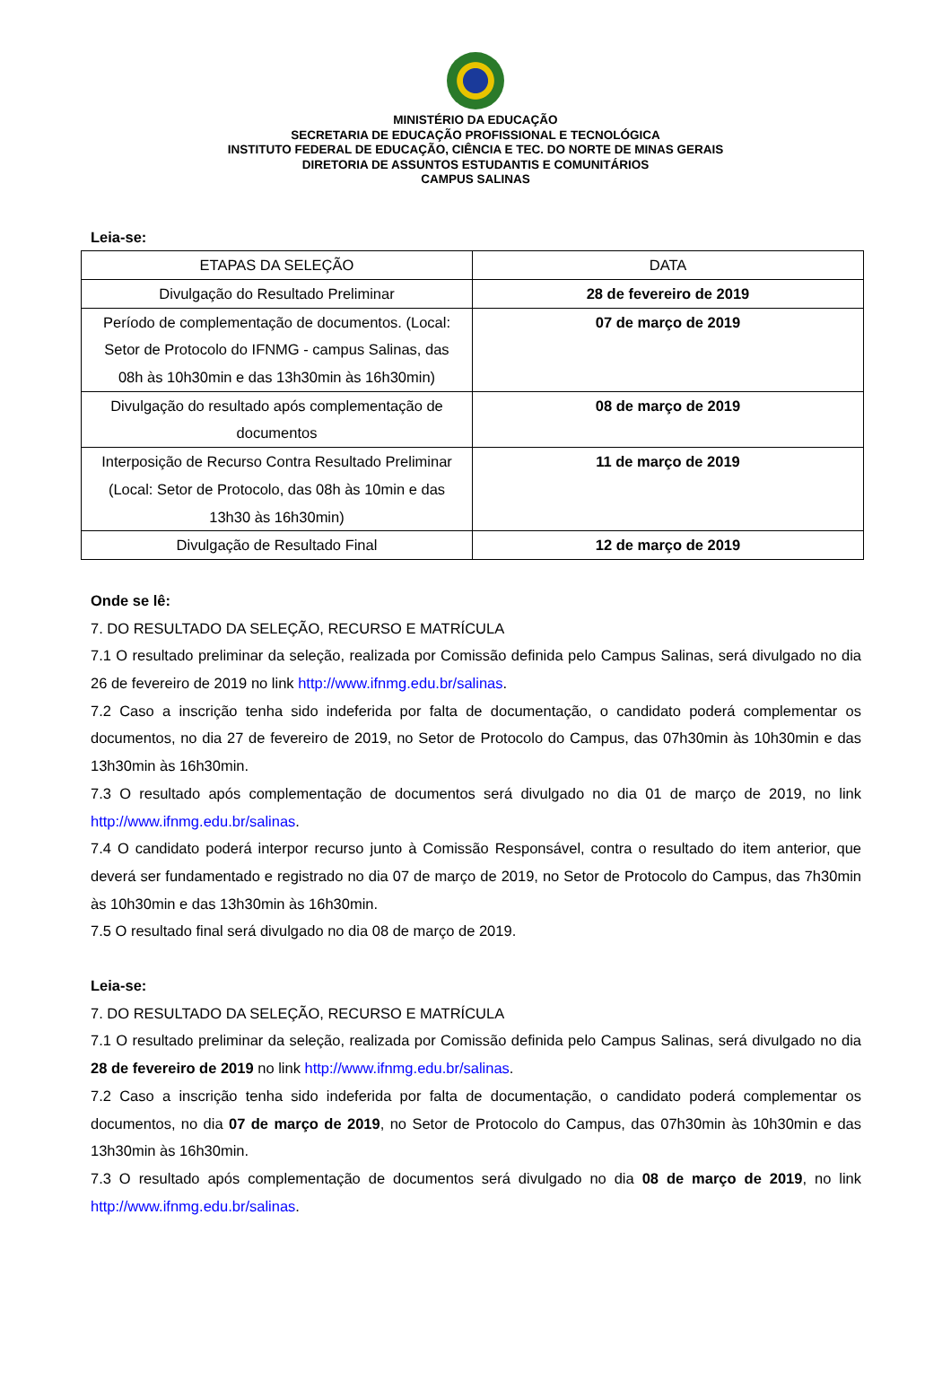MINISTÉRIO DA EDUCAÇÃO
SECRETARIA DE EDUCAÇÃO PROFISSIONAL E TECNOLÓGICA
INSTITUTO FEDERAL DE EDUCAÇÃO, CIÊNCIA E TEC. DO NORTE DE MINAS GERAIS
DIRETORIA DE ASSUNTOS ESTUDANTIS E COMUNITÁRIOS
CAMPUS SALINAS
Leia-se:
| ETAPAS DA SELEÇÃO | DATA |
| Divulgação do Resultado Preliminar | 28 de fevereiro de 2019 |
| Período de complementação de documentos. (Local: Setor de Protocolo do IFNMG - campus Salinas, das 08h às 10h30min e das 13h30min às 16h30min) | 07 de março de 2019 |
| Divulgação do resultado após complementação de documentos | 08 de março de 2019 |
| Interposição de Recurso Contra Resultado Preliminar (Local: Setor de Protocolo, das 08h às 10min e das 13h30 às 16h30min) | 11 de março de 2019 |
| Divulgação de Resultado Final | 12 de março de 2019 |
Onde se lê:
7. DO RESULTADO DA SELEÇÃO, RECURSO E MATRÍCULA
7.1 O resultado preliminar da seleção, realizada por Comissão definida pelo Campus Salinas, será divulgado no dia 26 de fevereiro de 2019 no link http://www.ifnmg.edu.br/salinas.
7.2 Caso a inscrição tenha sido indeferida por falta de documentação, o candidato poderá complementar os documentos, no dia 27 de fevereiro de 2019, no Setor de Protocolo do Campus, das 07h30min às 10h30min e das 13h30min às 16h30min.
7.3 O resultado após complementação de documentos será divulgado no dia 01 de março de 2019, no link http://www.ifnmg.edu.br/salinas.
7.4 O candidato poderá interpor recurso junto à Comissão Responsável, contra o resultado do item anterior, que deverá ser fundamentado e registrado no dia 07 de março de 2019, no Setor de Protocolo do Campus, das 7h30min às 10h30min e das 13h30min às 16h30min.
7.5 O resultado final será divulgado no dia 08 de março de 2019.
Leia-se:
7. DO RESULTADO DA SELEÇÃO, RECURSO E MATRÍCULA
7.1 O resultado preliminar da seleção, realizada por Comissão definida pelo Campus Salinas, será divulgado no dia 28 de fevereiro de 2019 no link http://www.ifnmg.edu.br/salinas.
7.2 Caso a inscrição tenha sido indeferida por falta de documentação, o candidato poderá complementar os documentos, no dia 07 de março de 2019, no Setor de Protocolo do Campus, das 07h30min às 10h30min e das 13h30min às 16h30min.
7.3 O resultado após complementação de documentos será divulgado no dia 08 de março de 2019, no link http://www.ifnmg.edu.br/salinas.